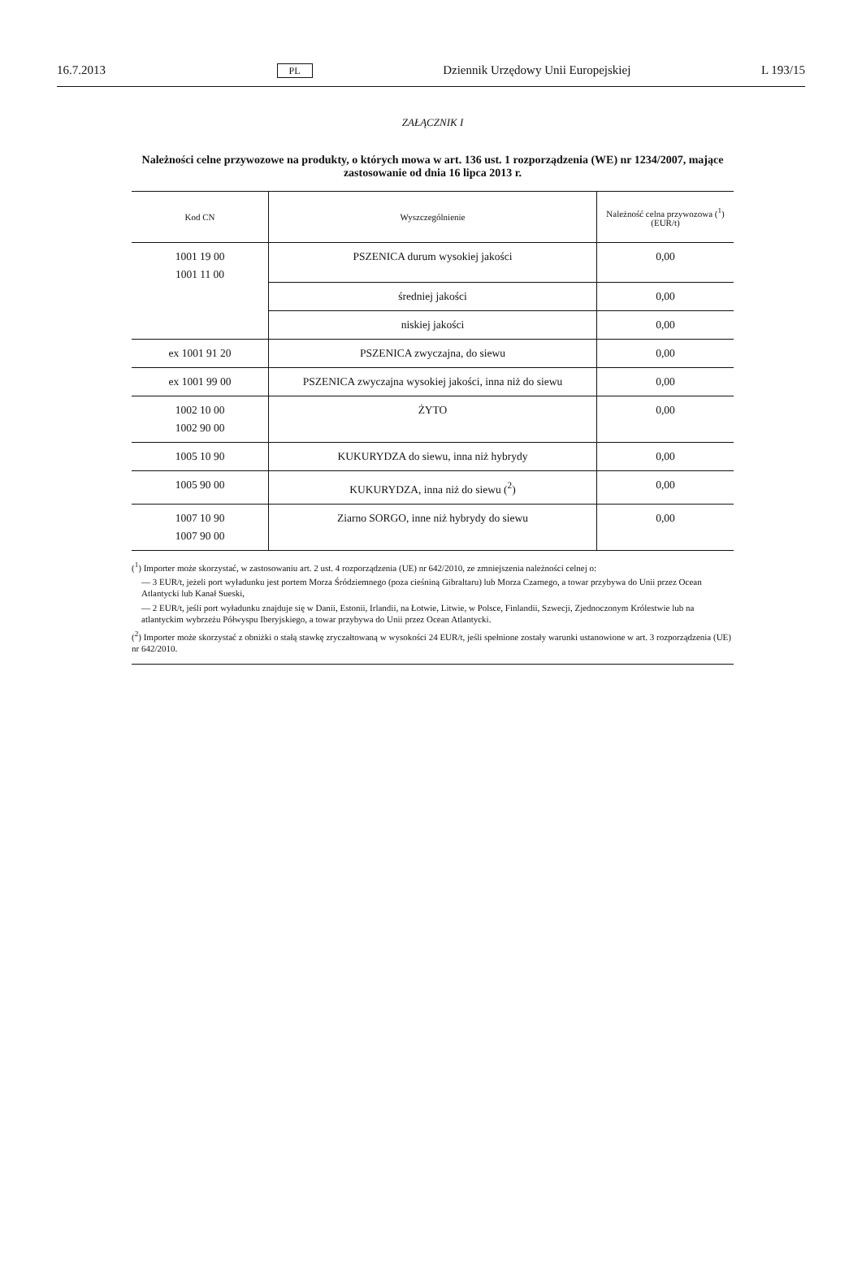16.7.2013 PL Dziennik Urzędowy Unii Europejskiej L 193/15
ZAŁĄCZNIK I
Należności celne przywozowe na produkty, o których mowa w art. 136 ust. 1 rozporządzenia (WE) nr 1234/2007, mające zastosowanie od dnia 16 lipca 2013 r.
| Kod CN | Wyszczególnienie | Należność celna przywozowa (<sup>1</sup>) (EUR/t) |
| --- | --- | --- |
| 1001 19 00 1001 11 00 | PSZENICA durum wysokiej jakości | 0,00 |
| | średniej jakości | 0,00 |
| | niskiej jakości | 0,00 |
| ex 1001 91 20 | PSZENICA zwyczajna, do siewu | 0,00 |
| ex 1001 99 00 | PSZENICA zwyczajna wysokiej jakości, inna niż do siewu | 0,00 |
| 1002 10 00 1002 90 00 | ŻYTO | 0,00 |
| 1005 10 90 | KUKURYDZA do siewu, inna niż hybrydy | 0,00 |
| 1005 90 00 | KUKURYDZA, inna niż do siewu (<sup>2</sup>) | 0,00 |
| 1007 10 90 1007 90 00 | Ziarno SORGO, inne niż hybrydy do siewu | 0,00 |
(<sup>1</sup>) Importer może skorzystać, w zastosowaniu art. 2 ust. 4 rozporządzenia (UE) nr 642/2010, ze zmniejszenia należności celnej o:
— 3 EUR/t, jeżeli port wyładunku jest portem Morza Śródziemnego (poza cieśniną Gibraltaru) lub Morza Czarnego, a towar przybywa do Unii przez Ocean Atlantycki lub Kanał Sueski,
— 2 EUR/t, jeśli port wyładunku znajduje się w Danii, Estonii, Irlandii, na Łotwie, Litwie, w Polsce, Finlandii, Szwecji, Zjednoczonym Królestwie lub na atlantyckim wybrzeżu Półwyspu Iberyjskiego, a towar przybywa do Unii przez Ocean Atlantycki.
(<sup>2</sup>) Importer może skorzystać z obniżki o stałą stawkę zryczałtowaną w wysokości 24 EUR/t, jeśli spełnione zostały warunki ustanowione w art. 3 rozporządzenia (UE) nr 642/2010.